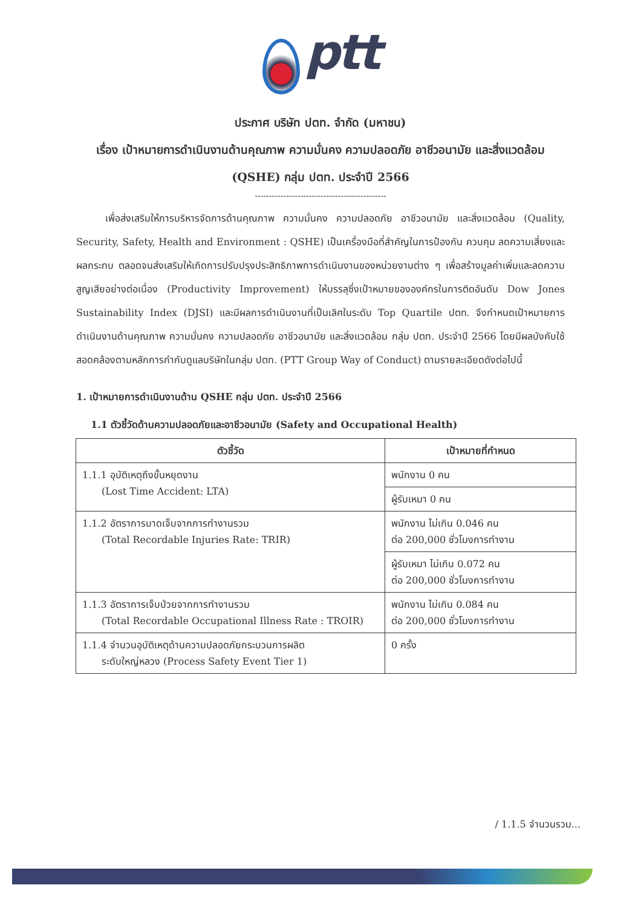ptt
ประกาศ บริษัท ปตท. จำกัด (มหาชน)
เรื่อง เป้าหมายการดำเนินงานด้านคุณภาพ ความมั่นคง ความปลอดภัย อาชีวอนามัย และสิ่งแวดล้อม
(QSHE) กลุ่ม ปตท. ประจำปี 2566
----------------------------------------------
เพื่อส่งเสริมให้การบริหารจัดการด้านคุณภาพ ความมั่นคง ความปลอดภัย อาชีวอนามัย และสิ่งแวดล้อม (Quality, Security, Safety, Health and Environment : QSHE) เป็นเครื่องมือที่สำคัญในการป้องกัน ควบคุม ลดความเสี่ยงและผลกระทบ ตลอดจนส่งเสริมให้เกิดการปรับปรุงประสิทธิภาพการดำเนินงานของหน่วยงานต่าง ๆ เพื่อสร้างมูลค่าเพิ่มและลดความสูญเสียอย่างต่อเนื่อง (Productivity Improvement) ให้บรรลุซึ่งเป้าหมายขององค์กรในการติดอันดับ Dow Jones Sustainability Index (DJSI) และมีผลการดำเนินงานที่เป็นเลิศในระดับ Top Quartile ปตท. จึงกำหนดเป้าหมายการดำเนินงานด้านคุณภาพ ความมั่นคง ความปลอดภัย อาชีวอนามัย และสิ่งแวดล้อม กลุ่ม ปตท. ประจำปี 2566 โดยมีผลบังคับใช้สอดคล้องตามหลักการกำกับดูแลบริษัทในกลุ่ม ปตท. (PTT Group Way of Conduct) ตามรายละเอียดดังต่อไปนี้
1. เป้าหมายการดำเนินงานด้าน QSHE กลุ่ม ปตท. ประจำปี 2566
1.1 ตัวชี้วัดด้านความปลอดภัยและอาชีวอนามัย (Safety and Occupational Health)
| ตัวชี้วัด | เป้าหมายที่กำหนด |
| --- | --- |
| 1.1.1 อุบัติเหตุถึงขั้นหยุดงาน (Lost Time Accident: LTA) | พนักงาน 0 คน |
| | ผู้รับเหมา 0 คน |
| 1.1.2 อัตราการบาดเจ็บจากการทำงานรวม (Total Recordable Injuries Rate: TRIR) | พนักงาน ไม่เกิน 0.046 คน ต่อ 200,000 ชั่วโมงการทำงาน |
| | ผู้รับเหมา ไม่เกิน 0.072 คน ต่อ 200,000 ชั่วโมงการทำงาน |
| 1.1.3 อัตราการเจ็บป่วยจากการทำงานรวม (Total Recordable Occupational Illness Rate : TROIR) | พนักงาน ไม่เกิน 0.084 คน ต่อ 200,000 ชั่วโมงการทำงาน |
| 1.1.4 จำนวนอุบัติเหตุด้านความปลอดภัยกระบวนการผลิต ระดับใหญ่หลวง (Process Safety Event Tier 1) | 0 ครั้ง |
/ 1.1.5 จำนวนรวม...